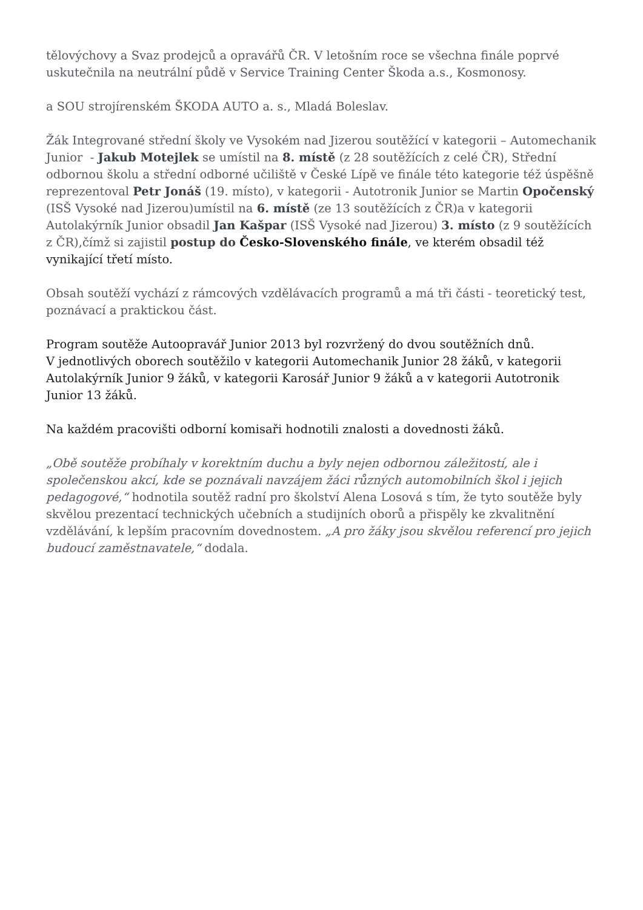tělovýchovy a Svaz prodejců a opravářů ČR. V letošním roce se všechna finále poprvé uskutečnila na neutrální půdě v Service Training Center Škoda a.s., Kosmonosy.
a SOU strojírenském ŠKODA AUTO a. s., Mladá Boleslav.
Žák Integrované střední školy ve Vysokém nad Jizerou soutěžící v kategorii – Automechanik Junior - Jakub Motejlek se umístil na 8. místě (z 28 soutěžících z celé ČR), Střední odbornou školu a střední odborné učiliště v České Lípě ve finále této kategorie též úspěšně reprezentoval Petr Jonáš (19. místo), v kategorii - Autotronik Junior se Martin Opočenský (ISŠ Vysoké nad Jizerou)umístil na 6. místě (ze 13 soutěžících z ČR)a v kategorii Autolakýrník Junior obsadil Jan Kašpar (ISŠ Vysoké nad Jizerou) 3. místo (z 9 soutěžících z ČR),čímž si zajistil postup do Česko-Slovenského finále, ve kterém obsadil též vynikající třetí místo.
Obsah soutěží vychází z rámcových vzdělávacích programů a má tři části - teoretický test, poznávací a praktickou část.
Program soutěže Autoopravář Junior 2013 byl rozvržený do dvou soutěžních dnů.
V jednotlivých oborech soutěžilo v kategorii Automechanik Junior 28 žáků, v kategorii Autolakýrník Junior 9 žáků, v kategorii Karosář Junior 9 žáků a v kategorii Autotronik Junior 13 žáků.
Na každém pracovišti odborní komisaři hodnotili znalosti a dovednosti žáků.
„Obě soutěže probíhaly v korektním duchu a byly nejen odbornou záležitostí, ale i společenskou akcí, kde se poznávali navzájem žáci různých automobilních škol i jejich pedagogové,“ hodnotila soutěž radní pro školství Alena Losová s tím, že tyto soutěže byly skvělou prezentací technických učebních a studijních oborů a přispěly ke zkvalitnění vzdělávání, k lepším pracovním dovednostem. „A pro žáky jsou skvělou referencí pro jejich budoucí zaměstnavatele,“ dodala.